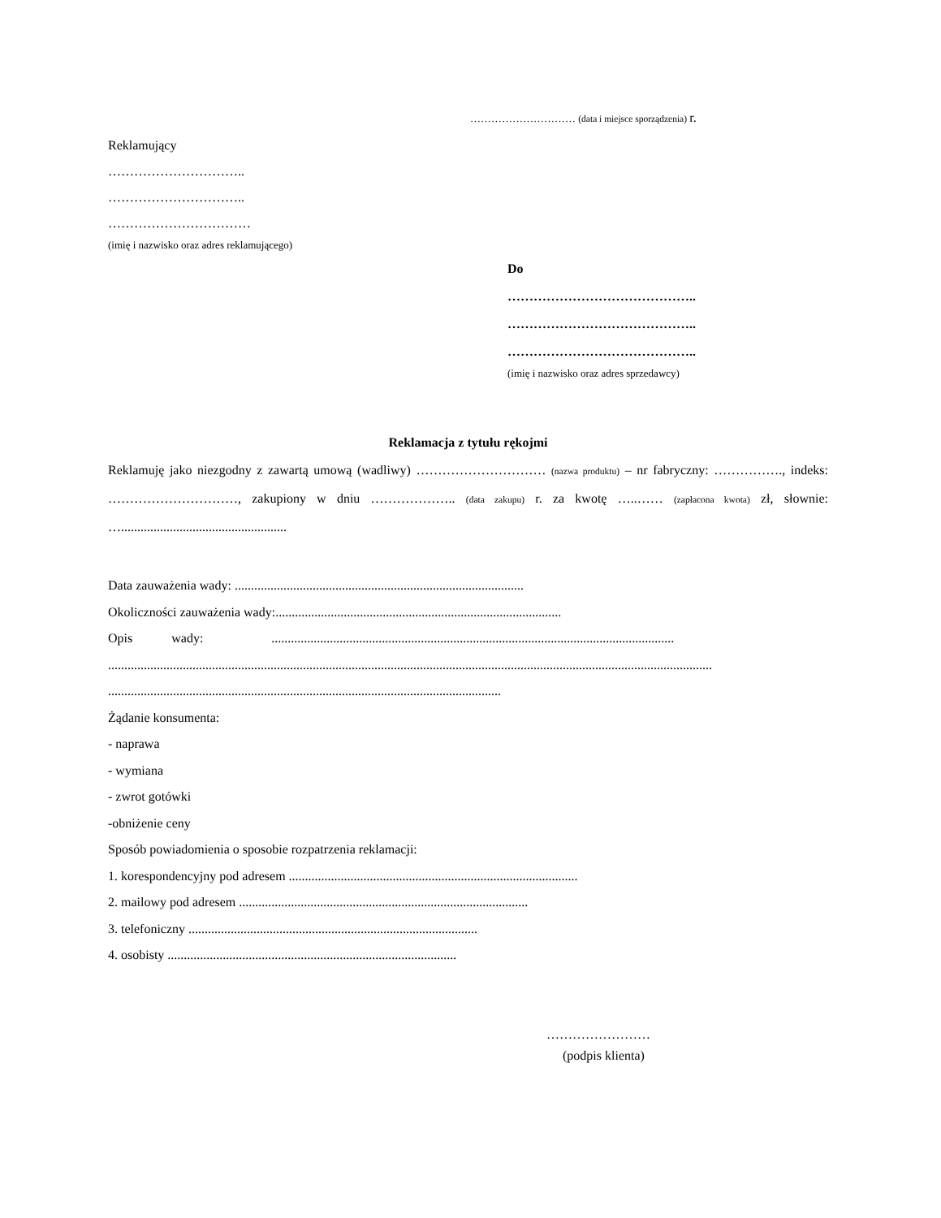………………………… (data i miejsce sporządzenia) r.
Reklamujący
…………………………..
…………………………..
……………………………
(imię i nazwisko oraz adres reklamującego)
Do
……………………………………..
……………………………………..
……………………………………..
(imię i nazwisko oraz adres sprzedawcy)
Reklamacja z tytułu rękojmi
Reklamuję jako niezgodny z zawartą umową (wadliwy) ………………………… (nazwa produktu) – nr fabryczny: ……………., indeks: …………………………, zakupiony w dniu ……………….. (data zakupu) r. za kwotę …..…… (zapłacona kwota) zł, słownie: …...................................................
Data zauważenia wady: .........................................................................................
Okoliczności zauważenia wady:........................................................................................
Opis wady: ............................................................................................................................
..........................................................................................................................................................................................
.........................................................................................................................
Żądanie konsumenta:
- naprawa
- wymiana
- zwrot gotówki
-obniżenie ceny
Sposób powiadomienia o sposobie rozpatrzenia reklamacji:
1. korespondencyjny pod adresem .........................................................................................
2. mailowy pod adresem .........................................................................................
3. telefoniczny .........................................................................................
4. osobisty .........................................................................................
……………………
(podpis klienta)